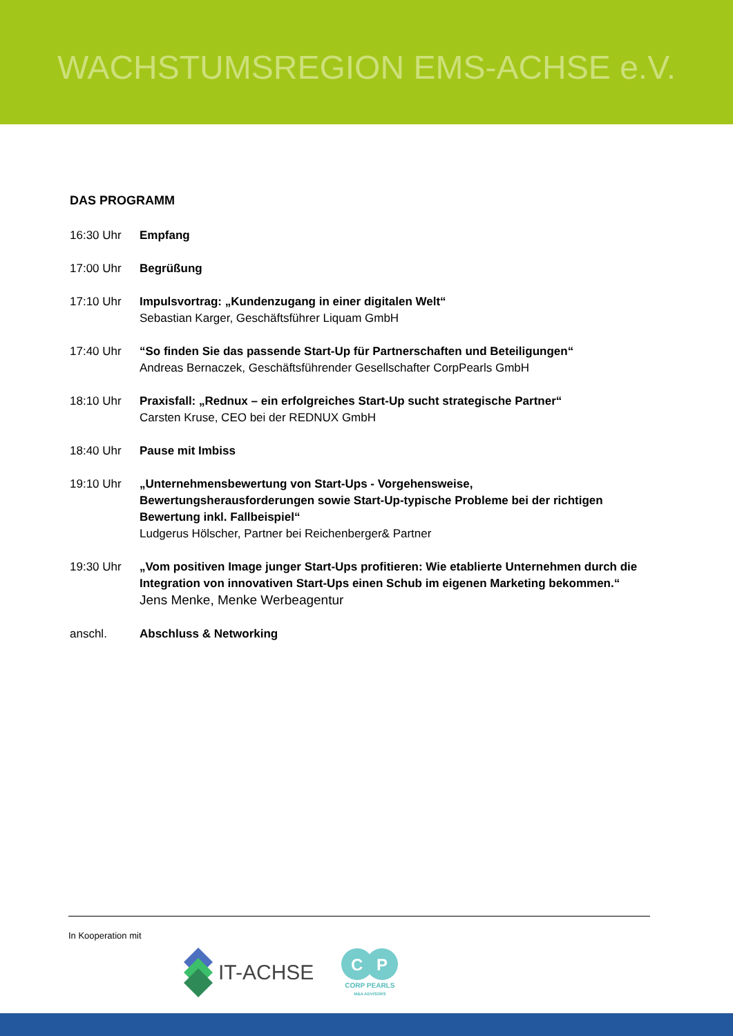WACHSTUMSREGION EMS-ACHSE e.V.
DAS PROGRAMM
16:30 Uhr Empfang
17:00 Uhr Begrüßung
17:10 Uhr Impulsvortrag: „Kundenzugang in einer digitalen Welt“Sebastian Karger, Geschäftsführer Liquam GmbH
17:40 Uhr “So finden Sie das passende Start-Up für Partnerschaften und Beteiligungen“Andreas Bernaczek, Geschäftsführender Gesellschafter CorpPearls GmbH
18:10 Uhr Praxisfall: „Rednux – ein erfolgreiches Start-Up sucht strategische Partner“Carsten Kruse, CEO bei der REDNUX GmbH
18:40 Uhr Pause mit Imbiss
19:10 Uhr „Unternehmensbewertung von Start-Ups - Vorgehensweise, Bewertungsherausforderungen sowie Start-Up-typische Probleme bei der richtigen Bewertung inkl. Fallbeispiel“Ludgerus Hölscher, Partner bei Reichenberger& Partner
19:30 Uhr „Vom positiven Image junger Start-Ups profitieren: Wie etablierte Unternehmen durch die Integration von innovativen Start-Ups einen Schub im eigenen Marketing bekommen.“Jens Menke, Menke Werbeagentur
anschl. Abschluss & Networking
In Kooperation mit
IT-ACHSE
C
P
CORP PEARLS
M&A ADVISORS